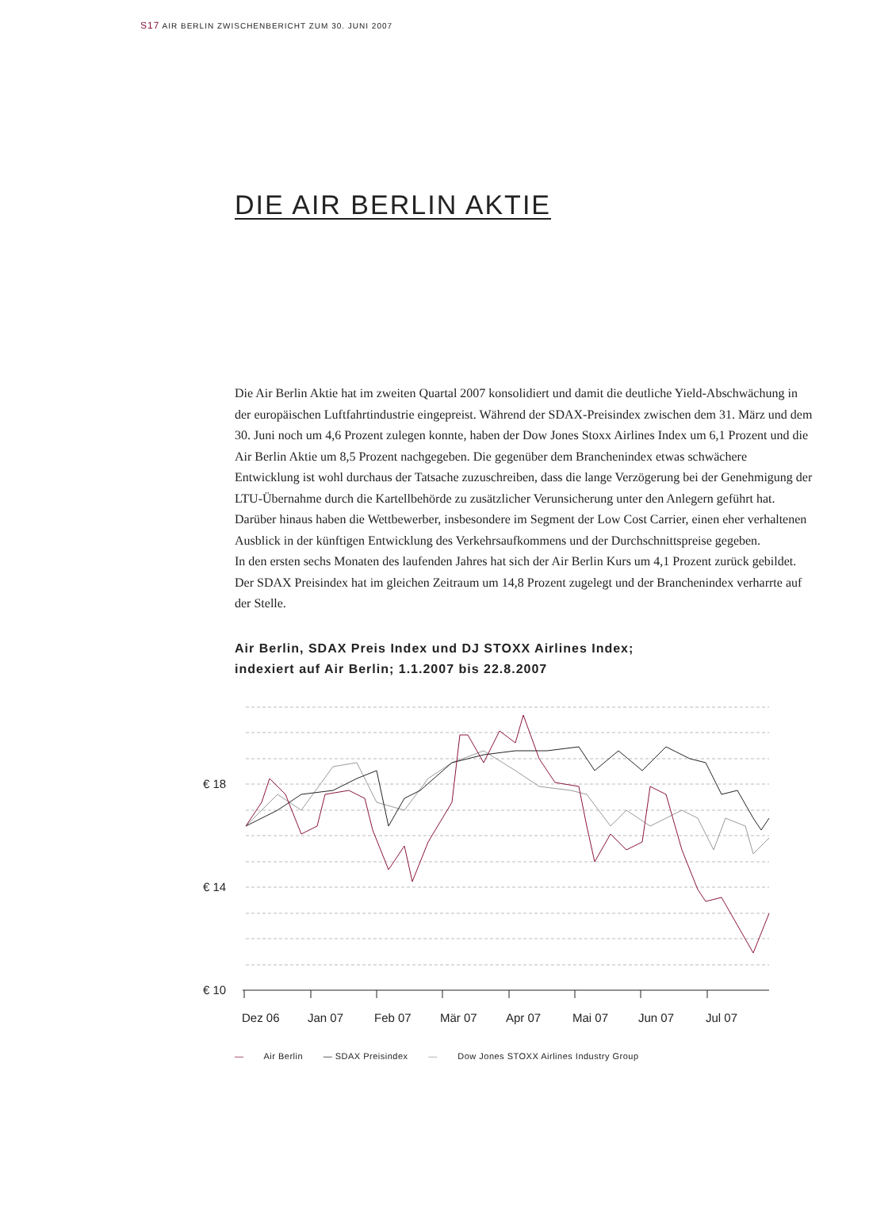S17 AIR BERLIN ZWISCHENBERICHT ZUM 30. JUNI 2007
DIE AIR BERLIN AKTIE
Die Air Berlin Aktie hat im zweiten Quartal 2007 konsolidiert und damit die deutliche Yield-Abschwächung in der europäischen Luftfahrtindustrie eingepreist. Während der SDAX-Preisindex zwischen dem 31. März und dem 30. Juni noch um 4,6 Prozent zulegen konnte, haben der Dow Jones Stoxx Airlines Index um 6,1 Prozent und die Air Berlin Aktie um 8,5 Prozent nachgegeben. Die gegenüber dem Branchenindex etwas schwächere Entwicklung ist wohl durchaus der Tatsache zuzuschreiben, dass die lange Verzögerung bei der Genehmigung der LTU-Übernahme durch die Kartellbehörde zu zusätzlicher Verunsicherung unter den Anlegern geführt hat. Darüber hinaus haben die Wettbewerber, insbesondere im Segment der Low Cost Carrier, einen eher verhaltenen Ausblick in der künftigen Entwicklung des Verkehrsaufkommens und der Durchschnittspreise gegeben.
In den ersten sechs Monaten des laufenden Jahres hat sich der Air Berlin Kurs um 4,1 Prozent zurück gebildet. Der SDAX Preisindex hat im gleichen Zeitraum um 14,8 Prozent zugelegt und der Branchenindex verharrte auf der Stelle.
Air Berlin, SDAX Preis Index und DJ STOXX Airlines Index;
indexiert auf Air Berlin; 1.1.2007 bis 22.8.2007
€ 18
€ 14
€ 10
Dez 06
Jan 07
Feb 07
Mär 07
Apr 07
Mai 07
Jun 07
Jul 07
— Air Berlin — SDAX Preisindex — Dow Jones STOXX Airlines Industry Group